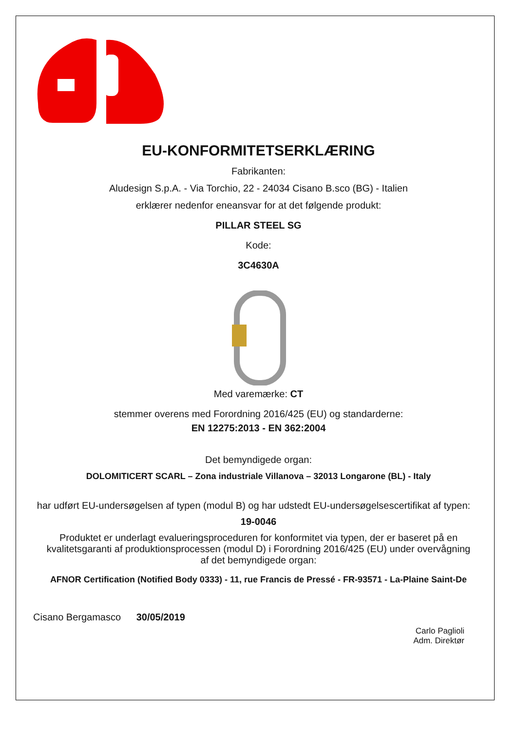EU-KONFORMITETSERKLÆRING
Fabrikanten:
Aludesign S.p.A. - Via Torchio, 22 - 24034 Cisano B.sco (BG) - Italien
erklærer nedenfor eneansvar for at det følgende produkt:
PILLAR STEEL SG
Kode:
3C4630A
Med varemærke: CT
stemmer overens med Forordning 2016/425 (EU) og standarderne:
EN 12275:2013 - EN 362:2004
Det bemyndigede organ:
DOLOMITICERT SCARL – Zona industriale Villanova – 32013 Longarone (BL) - Italy
har udført EU-undersøgelsen af typen (modul B) og har udstedt EU-undersøgelsescertifikat af typen:
19-0046
Produktet er underlagt evalueringsproceduren for konformitet via typen, der er baseret på en kvalitetsgaranti af produktionsprocessen (modul D) i Forordning 2016/425 (EU) under overvågning af det bemyndigede organ:
AFNOR Certification (Notified Body 0333) - 11, rue Francis de Pressé - FR-93571 - La-Plaine Saint-De
Cisano Bergamasco 30/05/2019
Carlo Paglioli
Adm. Direktør